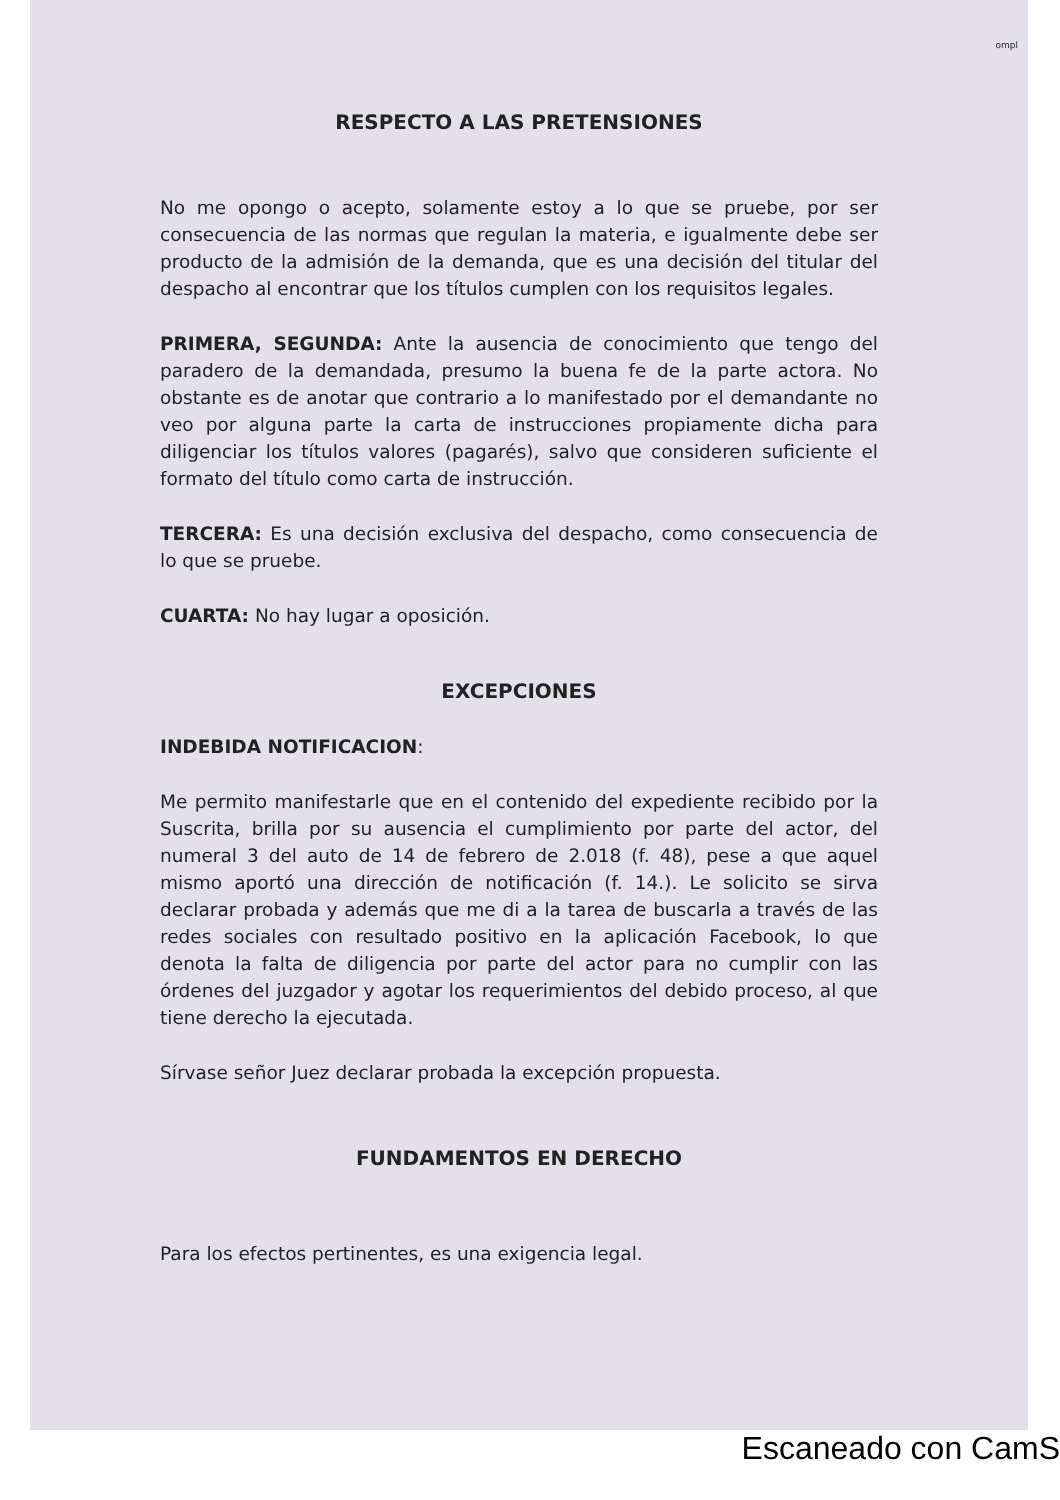ompl
RESPECTO A LAS PRETENSIONES
No me opongo o acepto, solamente estoy a lo que se pruebe, por ser consecuencia de las normas que regulan la materia, e igualmente debe ser producto de la admisión de la demanda, que es una decisión del titular del despacho al encontrar que los títulos cumplen con los requisitos legales.
PRIMERA, SEGUNDA: Ante la ausencia de conocimiento que tengo del paradero de la demandada, presumo la buena fe de la parte actora. No obstante es de anotar que contrario a lo manifestado por el demandante no veo por alguna parte la carta de instrucciones propiamente dicha para diligenciar los títulos valores (pagarés), salvo que consideren suficiente el formato del título como carta de instrucción.
TERCERA: Es una decisión exclusiva del despacho, como consecuencia de lo que se pruebe.
CUARTA: No hay lugar a oposición.
EXCEPCIONES
INDEBIDA NOTIFICACION:
Me permito manifestarle que en el contenido del expediente recibido por la Suscrita, brilla por su ausencia el cumplimiento por parte del actor, del numeral 3 del auto de 14 de febrero de 2.018 (f. 48), pese a que aquel mismo aportó una dirección de notificación (f. 14.). Le solicito se sirva declarar probada y además que me di a la tarea de buscarla a través de las redes sociales con resultado positivo en la aplicación Facebook, lo que denota la falta de diligencia por parte del actor para no cumplir con las órdenes del juzgador y agotar los requerimientos del debido proceso, al que tiene derecho la ejecutada.
Sírvase señor Juez declarar probada la excepción propuesta.
FUNDAMENTOS EN DERECHO
Para los efectos pertinentes, es una exigencia legal.
Escaneado con CamS